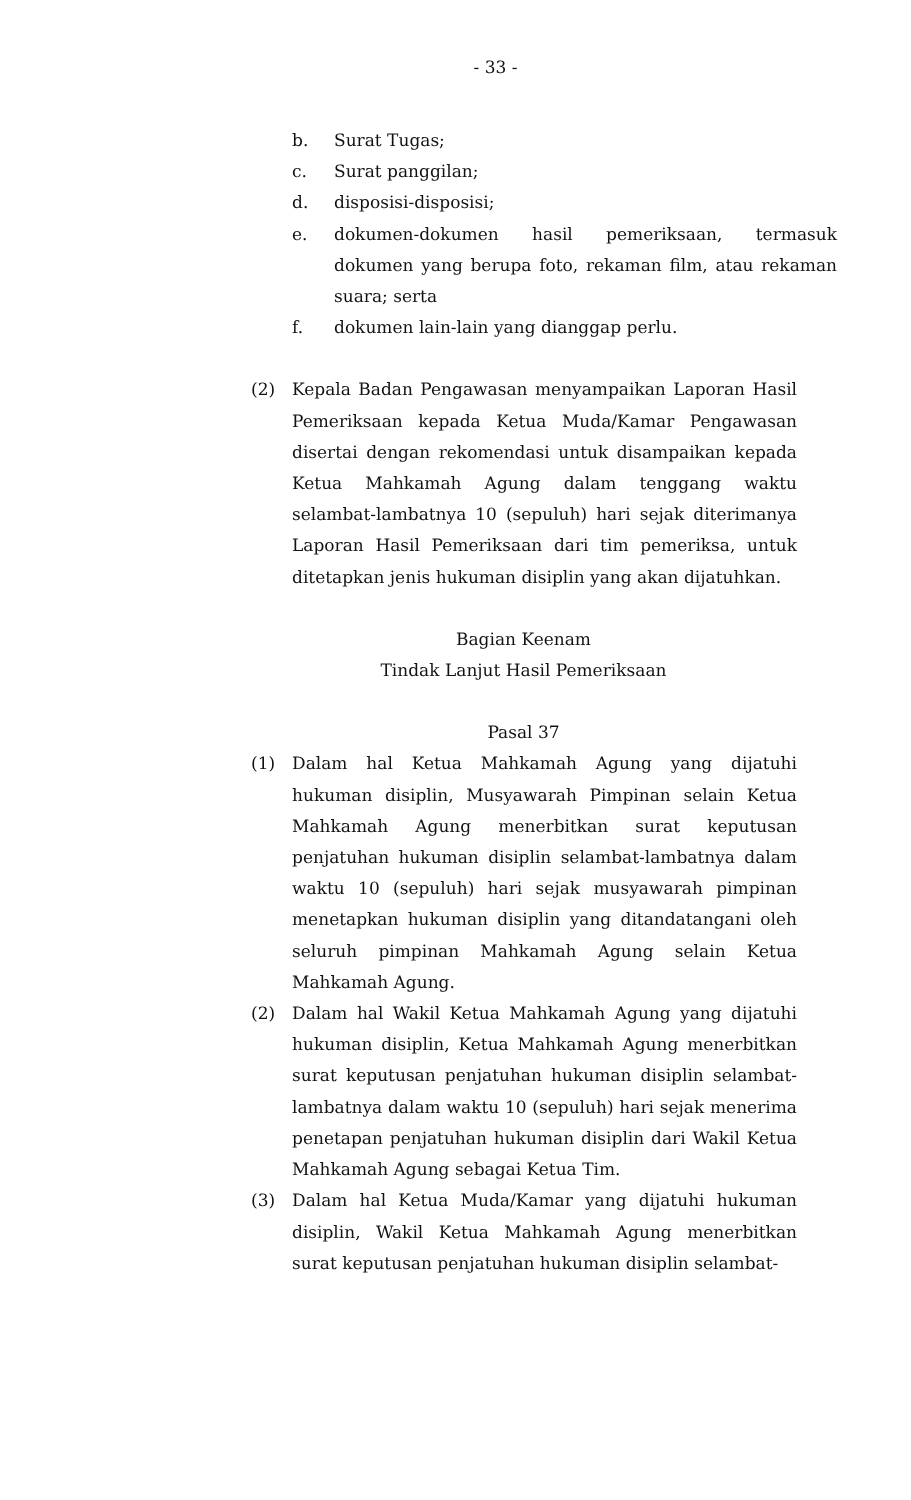- 33 -
b. Surat Tugas;
c. Surat panggilan;
d. disposisi-disposisi;
e. dokumen-dokumen hasil pemeriksaan, termasuk dokumen yang berupa foto, rekaman film, atau rekaman suara; serta
f. dokumen lain-lain yang dianggap perlu.
(2) Kepala Badan Pengawasan menyampaikan Laporan Hasil Pemeriksaan kepada Ketua Muda/Kamar Pengawasan disertai dengan rekomendasi untuk disampaikan kepada Ketua Mahkamah Agung dalam tenggang waktu selambat-lambatnya 10 (sepuluh) hari sejak diterimanya Laporan Hasil Pemeriksaan dari tim pemeriksa, untuk ditetapkan jenis hukuman disiplin yang akan dijatuhkan.
Bagian Keenam
Tindak Lanjut Hasil Pemeriksaan
Pasal 37
(1) Dalam hal Ketua Mahkamah Agung yang dijatuhi hukuman disiplin, Musyawarah Pimpinan selain Ketua Mahkamah Agung menerbitkan surat keputusan penjatuhan hukuman disiplin selambat-lambatnya dalam waktu 10 (sepuluh) hari sejak musyawarah pimpinan menetapkan hukuman disiplin yang ditandatangani oleh seluruh pimpinan Mahkamah Agung selain Ketua Mahkamah Agung.
(2) Dalam hal Wakil Ketua Mahkamah Agung yang dijatuhi hukuman disiplin, Ketua Mahkamah Agung menerbitkan surat keputusan penjatuhan hukuman disiplin selambat-lambatnya dalam waktu 10 (sepuluh) hari sejak menerima penetapan penjatuhan hukuman disiplin dari Wakil Ketua Mahkamah Agung sebagai Ketua Tim.
(3) Dalam hal Ketua Muda/Kamar yang dijatuhi hukuman disiplin, Wakil Ketua Mahkamah Agung menerbitkan surat keputusan penjatuhan hukuman disiplin selambat-